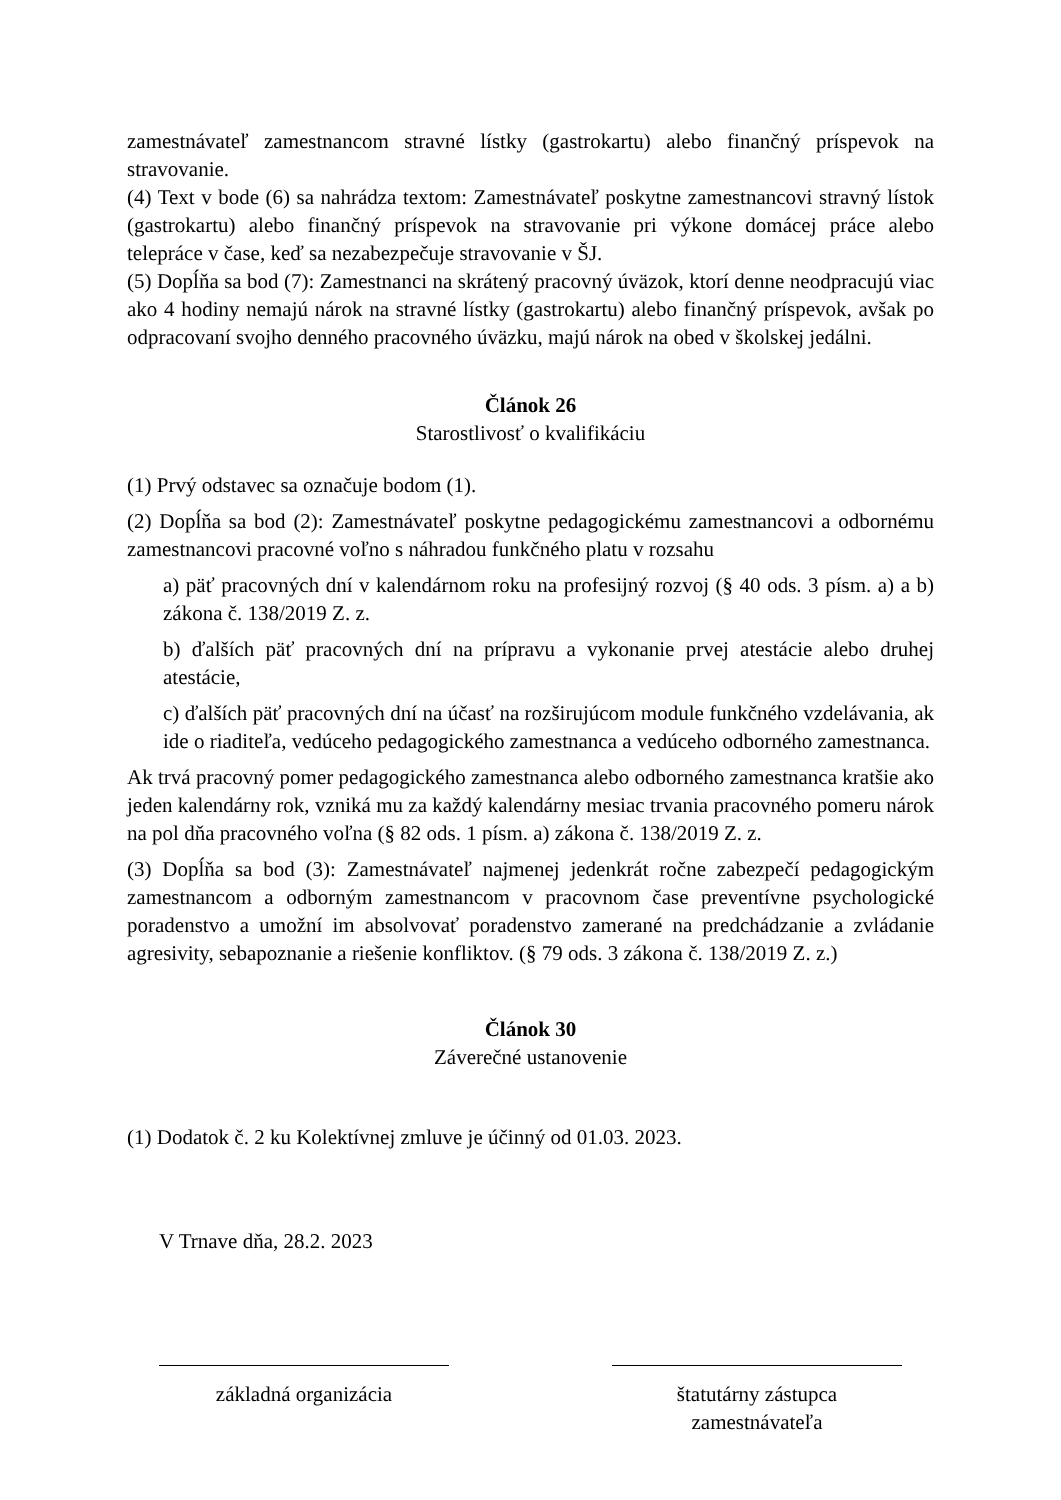zamestnávateľ zamestnancom stravné lístky (gastrokartu) alebo finančný príspevok na stravovanie.
(4) Text v bode (6) sa nahrádza textom: Zamestnávateľ poskytne zamestnancovi stravný lístok (gastrokartu) alebo finančný príspevok na stravovanie pri výkone domácej práce alebo telepráce v čase, keď sa nezabezpečuje stravovanie v ŠJ.
(5) Dopĺňa sa bod (7): Zamestnanci na skrátený pracovný úväzok, ktorí denne neodpracujú viac ako 4 hodiny nemajú nárok na stravné lístky (gastrokartu) alebo finančný príspevok, avšak po odpracovaní svojho denného pracovného úväzku, majú nárok na obed v školskej jedálni.
Článok 26
Starostlivosť o kvalifikáciu
(1) Prvý odstavec sa označuje bodom (1).
(2) Dopĺňa sa bod (2): Zamestnávateľ poskytne pedagogickému zamestnancovi a odbornému zamestnancovi pracovné voľno s náhradou funkčného platu v rozsahu
a) päť pracovných dní v kalendárnom roku na profesijný rozvoj (§ 40 ods. 3 písm. a) a b) zákona č. 138/2019 Z. z.
b) ďalších päť pracovných dní na prípravu a vykonanie prvej atestácie alebo druhej atestácie,
c) ďalších päť pracovných dní na účasť na rozširujúcom module funkčného vzdelávania, ak ide o riaditeľa, vedúceho pedagogického zamestnanca a vedúceho odborného zamestnanca.
Ak trvá pracovný pomer pedagogického zamestnanca alebo odborného zamestnanca kratšie ako jeden kalendárny rok, vzniká mu za každý kalendárny mesiac trvania pracovného pomeru nárok na pol dňa pracovného voľna (§ 82 ods. 1 písm. a) zákona č. 138/2019 Z. z.
(3) Dopĺňa sa bod (3): Zamestnávateľ najmenej jedenkrát ročne zabezpečí pedagogickým zamestnancom a odborným zamestnancom v pracovnom čase preventívne psychologické poradenstvo a umožní im absolvovať poradenstvo zamerané na predchádzanie a zvládanie agresivity, sebapoznanie a riešenie konfliktov. (§ 79 ods. 3 zákona č. 138/2019 Z. z.)
Článok 30
Záverečné ustanovenie
(1) Dodatok č. 2 ku Kolektívnej zmluve je účinný od 01.03. 2023.
V Trnave dňa, 28.2. 2023
základná organizácia štatutárny zástupca zamestnávateľa